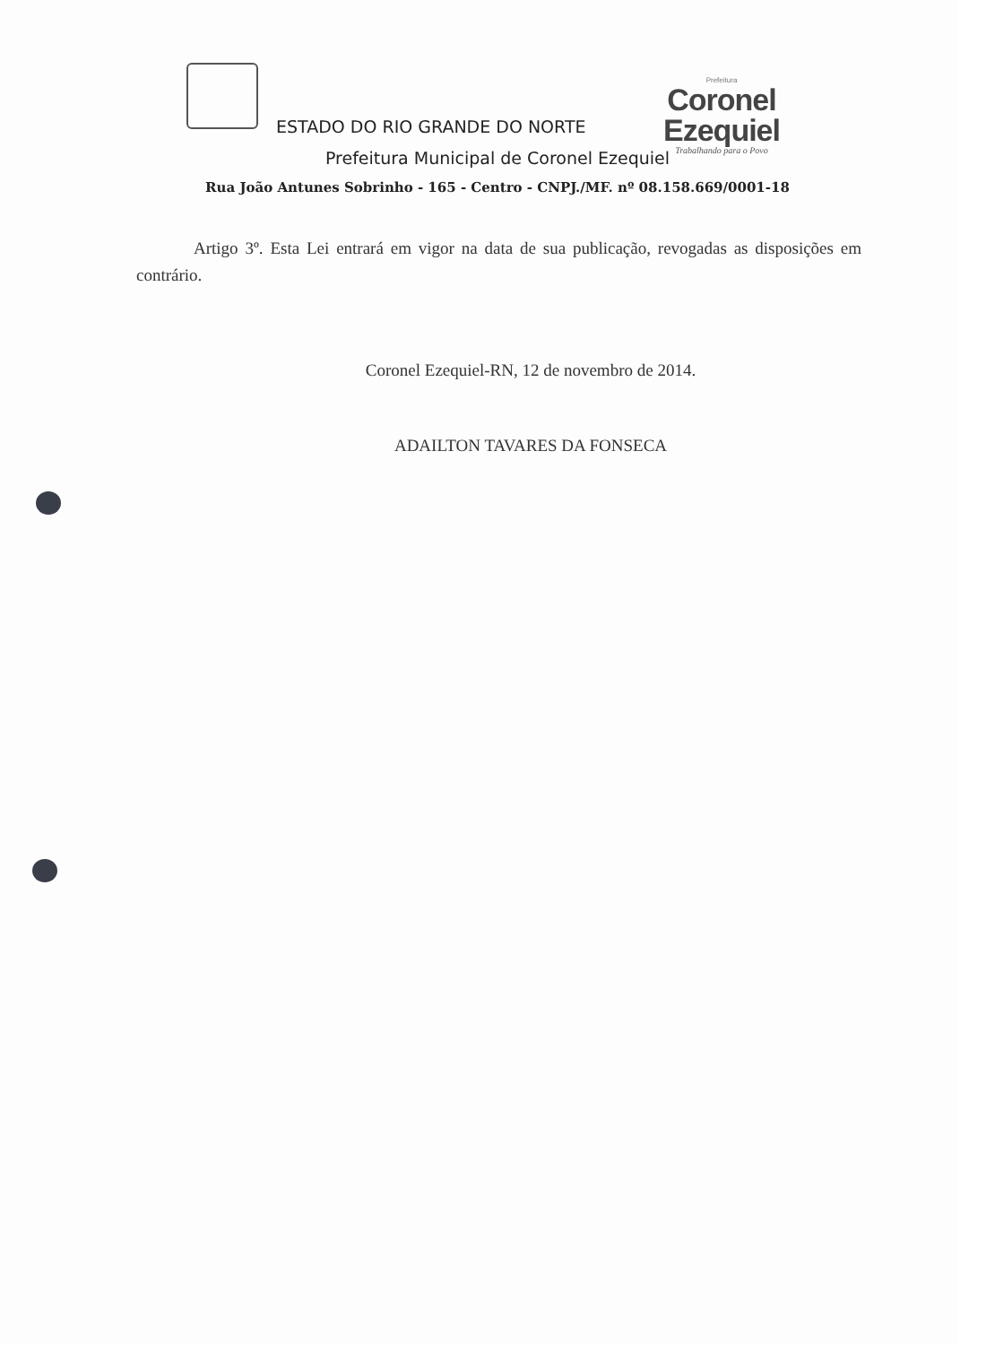Prefeitura
Coronel Ezequiel
Trabalhando para o Povo
ESTADO DO RIO GRANDE DO NORTE
Prefeitura Municipal de Coronel Ezequiel
Rua João Antunes Sobrinho - 165 - Centro - CNPJ./MF. nº 08.158.669/0001-18
Artigo 3º. Esta Lei entrará em vigor na data de sua publicação, revogadas as disposições em contrário.
Coronel Ezequiel-RN, 12 de novembro de 2014.
ADAILTON TAVARES DA FONSECA